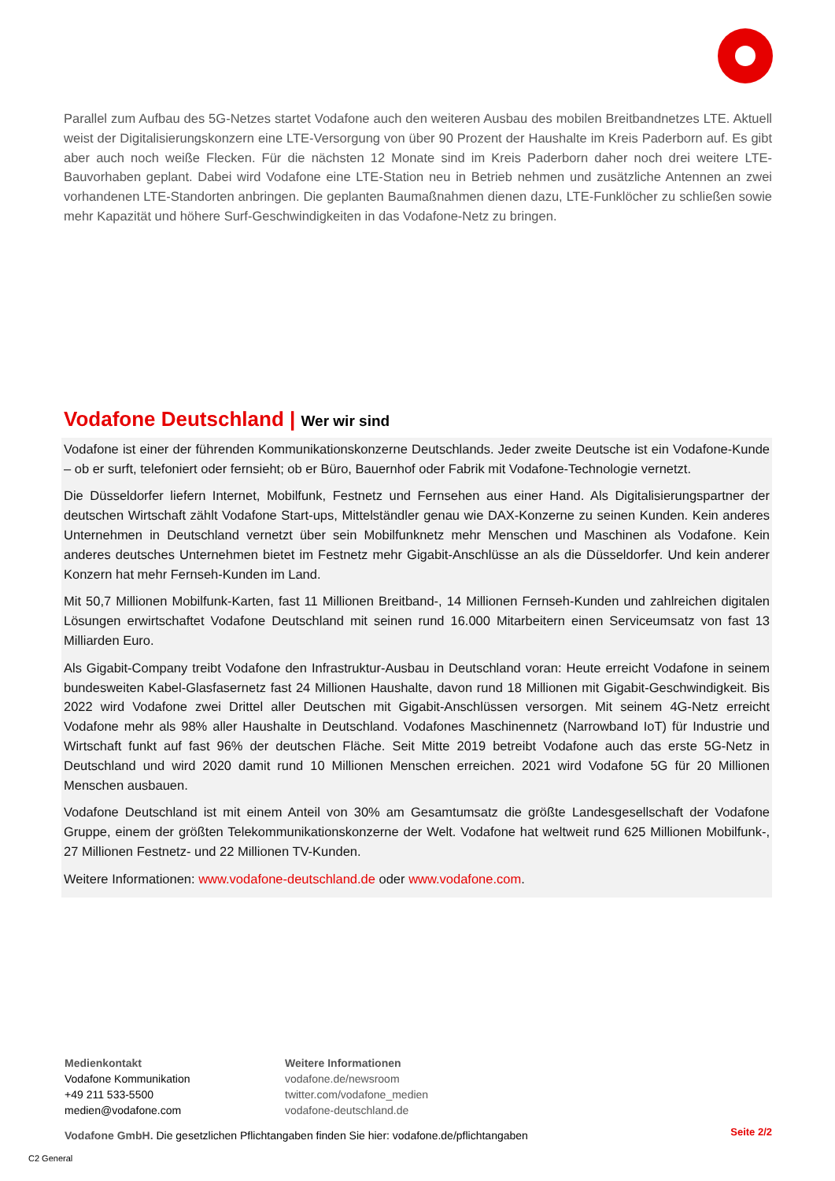Parallel zum Aufbau des 5G-Netzes startet Vodafone auch den weiteren Ausbau des mobilen Breitbandnetzes LTE. Aktuell weist der Digitalisierungskonzern eine LTE-Versorgung von über 90 Prozent der Haushalte im Kreis Paderborn auf. Es gibt aber auch noch weiße Flecken. Für die nächsten 12 Monate sind im Kreis Paderborn daher noch drei weitere LTE-Bauvorhaben geplant. Dabei wird Vodafone eine LTE-Station neu in Betrieb nehmen und zusätzliche Antennen an zwei vorhandenen LTE-Standorten anbringen. Die geplanten Baumaßnahmen dienen dazu, LTE-Funklöcher zu schließen sowie mehr Kapazität und höhere Surf-Geschwindigkeiten in das Vodafone-Netz zu bringen.
Vodafone Deutschland | Wer wir sind
Vodafone ist einer der führenden Kommunikationskonzerne Deutschlands. Jeder zweite Deutsche ist ein Vodafone-Kunde – ob er surft, telefoniert oder fernsieht; ob er Büro, Bauernhof oder Fabrik mit Vodafone-Technologie vernetzt.
Die Düsseldorfer liefern Internet, Mobilfunk, Festnetz und Fernsehen aus einer Hand. Als Digitalisierungspartner der deutschen Wirtschaft zählt Vodafone Start-ups, Mittelständler genau wie DAX-Konzerne zu seinen Kunden. Kein anderes Unternehmen in Deutschland vernetzt über sein Mobilfunknetz mehr Menschen und Maschinen als Vodafone. Kein anderes deutsches Unternehmen bietet im Festnetz mehr Gigabit-Anschlüsse an als die Düsseldorfer. Und kein anderer Konzern hat mehr Fernseh-Kunden im Land.
Mit 50,7 Millionen Mobilfunk-Karten, fast 11 Millionen Breitband-, 14 Millionen Fernseh-Kunden und zahlreichen digitalen Lösungen erwirtschaftet Vodafone Deutschland mit seinen rund 16.000 Mitarbeitern einen Serviceumsatz von fast 13 Milliarden Euro.
Als Gigabit-Company treibt Vodafone den Infrastruktur-Ausbau in Deutschland voran: Heute erreicht Vodafone in seinem bundesweiten Kabel-Glasfasernetz fast 24 Millionen Haushalte, davon rund 18 Millionen mit Gigabit-Geschwindigkeit. Bis 2022 wird Vodafone zwei Drittel aller Deutschen mit Gigabit-Anschlüssen versorgen. Mit seinem 4G-Netz erreicht Vodafone mehr als 98% aller Haushalte in Deutschland. Vodafones Maschinennetz (Narrowband IoT) für Industrie und Wirtschaft funkt auf fast 96% der deutschen Fläche. Seit Mitte 2019 betreibt Vodafone auch das erste 5G-Netz in Deutschland und wird 2020 damit rund 10 Millionen Menschen erreichen. 2021 wird Vodafone 5G für 20 Millionen Menschen ausbauen.
Vodafone Deutschland ist mit einem Anteil von 30% am Gesamtumsatz die größte Landesgesellschaft der Vodafone Gruppe, einem der größten Telekommunikationskonzerne der Welt. Vodafone hat weltweit rund 625 Millionen Mobilfunk-, 27 Millionen Festnetz- und 22 Millionen TV-Kunden.
Weitere Informationen: www.vodafone-deutschland.de oder www.vodafone.com.
Medienkontakt
Vodafone Kommunikation
+49 211 533-5500
medien@vodafone.com
Weitere Informationen
vodafone.de/newsroom
twitter.com/vodafone_medien
vodafone-deutschland.de
Vodafone GmbH. Die gesetzlichen Pflichtangaben finden Sie hier: vodafone.de/pflichtangaben
Seite 2/2
C2 General